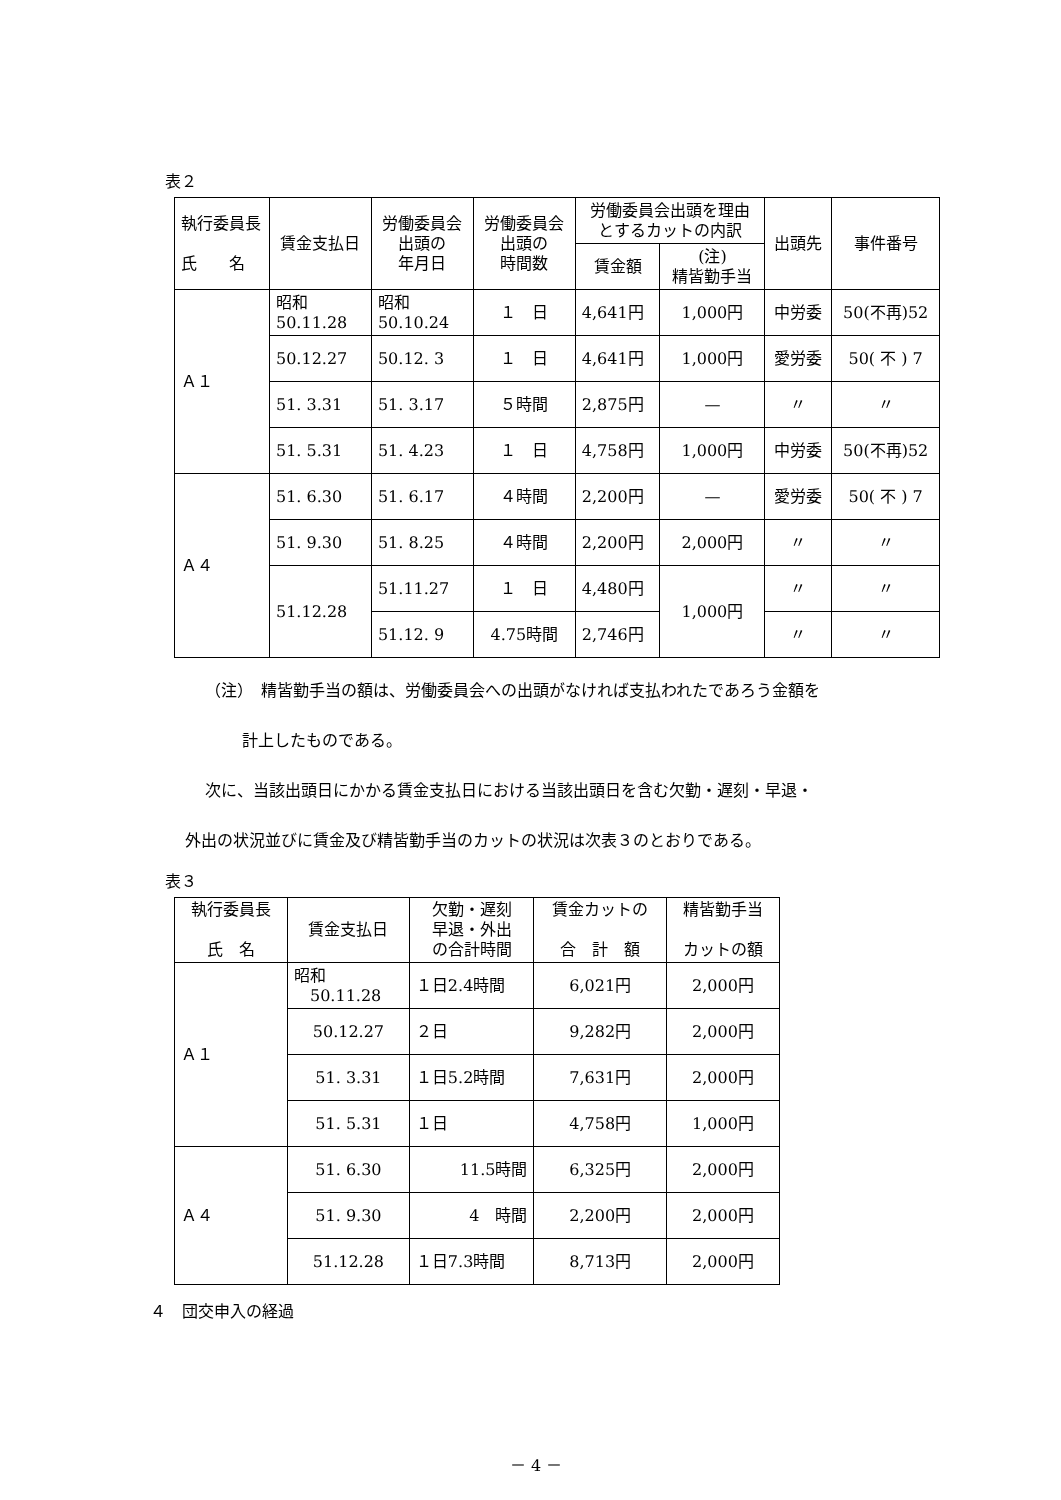表２
| 執行委員長 氏 名 | 賃金支払日 | 労働委員会 出頭の 年月日 | 労働委員会 出頭の 時間数 | 労働委員会出頭を理由 とするカットの内訳 | | 出頭先 | 事件番号 |
| --- | --- | --- | --- | --- | --- | --- | --- |
| | | | | 賃金額 | (注) 精皆勤手当 | | |
| Ａ１ | 昭和 50.11.28 | 昭和 50.10.24 | １ 日 | 4,641円 | 1,000円 | 中労委 | 50(不再)52 |
| | 50.12.27 | 50.12. 3 | １ 日 | 4,641円 | 1,000円 | 愛労委 | 50( 不 ) 7 |
| | 51. 3.31 | 51. 3.17 | ５時間 | 2,875円 | — | 〃 | 〃 |
| | 51. 5.31 | 51. 4.23 | １ 日 | 4,758円 | 1,000円 | 中労委 | 50(不再)52 |
| Ａ４ | 51. 6.30 | 51. 6.17 | ４時間 | 2,200円 | — | 愛労委 | 50( 不 ) 7 |
| | 51. 9.30 | 51. 8.25 | ４時間 | 2,200円 | 2,000円 | 〃 | 〃 |
| | 51.12.28 | 51.11.27 | １ 日 | 4,480円 | 1,000円 | 〃 | 〃 |
| | | 51.12. 9 | 4.75時間 | 2,746円 | | 〃 | 〃 |
（注）　精皆勤手当の額は、労働委員会への出頭がなければ支払われたであろう金額を
計上したものである。
次に、当該出頭日にかかる賃金支払日における当該出頭日を含む欠勤・遅刻・早退・
外出の状況並びに賃金及び精皆勤手当のカットの状況は次表３のとおりである。
表３
| 執行委員長 氏 名 | 賃金支払日 | 欠勤・遅刻 早退・外出 の合計時間 | 賃金カットの 合 計 額 | 精皆勤手当 カットの額 |
| --- | --- | --- | --- | --- |
| Ａ１ | 昭和 50.11.28 | １日2.4時間 | 6,021円 | 2,000円 |
| | 50.12.27 | ２日 | 9,282円 | 2,000円 |
| | 51. 3.31 | １日5.2時間 | 7,631円 | 2,000円 |
| | 51. 5.31 | １日 | 4,758円 | 1,000円 |
| Ａ４ | 51. 6.30 | 11.5時間 | 6,325円 | 2,000円 |
| | 51. 9.30 | 4 時間 | 2,200円 | 2,000円 |
| | 51.12.28 | １日7.3時間 | 8,713円 | 2,000円 |
４　団交申入の経過
－ 4 －